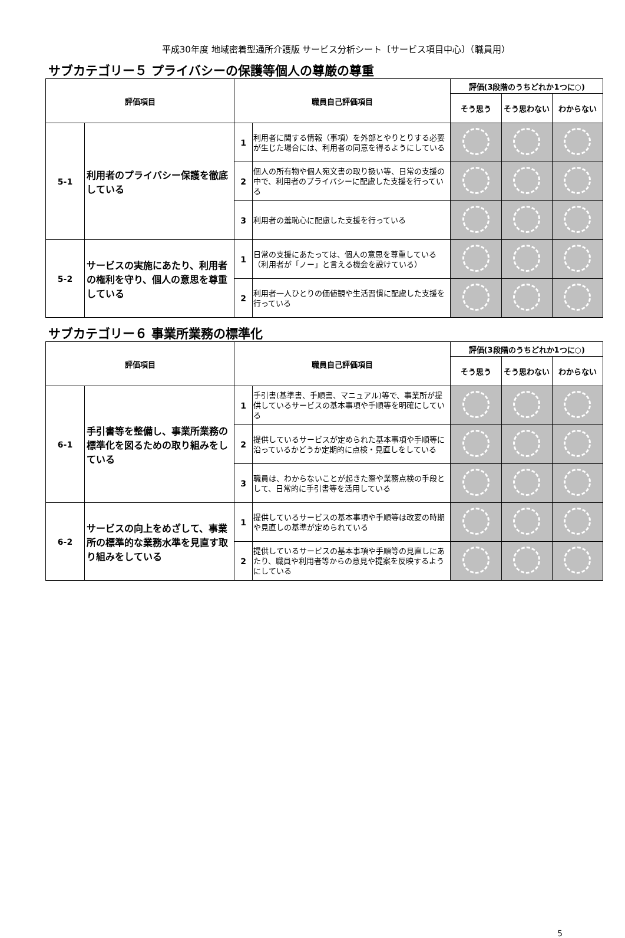平成30年度 地域密着型通所介護版 サービス分析シート〔サービス項目中心〕（職員用）
サブカテゴリー５ プライバシーの保護等個人の尊厳の尊重
| 評価項目 | | 職員自己評価項目 | | 評価(3段階のうちどれか1つに○) | | |
| --- | --- | --- | --- | --- | --- | --- |
| | | | | そう思う | そう思わない | わからない |
| 5-1 | 利用者のプライバシー保護を徹底している | 1 | 利用者に関する情報（事項）を外部とやりとりする必要が生じた場合には、利用者の同意を得るようにしている | | | |
| | | 2 | 個人の所有物や個人宛文書の取り扱い等、日常の支援の中で、利用者のプライバシーに配慮した支援を行っている | | | |
| | | 3 | 利用者の羞恥心に配慮した支援を行っている | | | |
| 5-2 | サービスの実施にあたり、利用者の権利を守り、個人の意思を尊重している | 1 | 日常の支援にあたっては、個人の意思を尊重している（利用者が「ノー」と言える機会を設けている） | | | |
| | | 2 | 利用者一人ひとりの価値観や生活習慣に配慮した支援を行っている | | | |
サブカテゴリー６ 事業所業務の標準化
| 評価項目 | | 職員自己評価項目 | | 評価(3段階のうちどれか1つに○) | | |
| --- | --- | --- | --- | --- | --- | --- |
| | | | | そう思う | そう思わない | わからない |
| 6-1 | 手引書等を整備し、事業所業務の標準化を図るための取り組みをしている | 1 | 手引書(基準書、手順書、マニュアル)等で、事業所が提供しているサービスの基本事項や手順等を明確にしている | | | |
| | | 2 | 提供しているサービスが定められた基本事項や手順等に沿っているかどうか定期的に点検・見直しをしている | | | |
| | | 3 | 職員は、わからないことが起きた際や業務点検の手段として、日常的に手引書等を活用している | | | |
| 6-2 | サービスの向上をめざして、事業所の標準的な業務水準を見直す取り組みをしている | 1 | 提供しているサービスの基本事項や手順等は改変の時期や見直しの基準が定められている | | | |
| | | 2 | 提供しているサービスの基本事項や手順等の見直しにあたり、職員や利用者等からの意見や提案を反映するようにしている | | | |
5